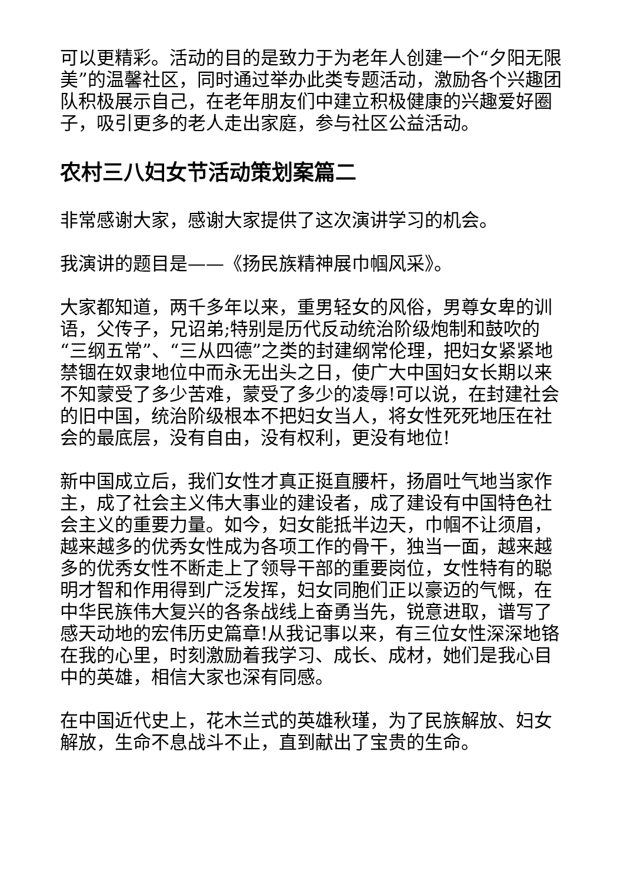可以更精彩。活动的目的是致力于为老年人创建一个“夕阳无限美”的温馨社区，同时通过举办此类专题活动，激励各个兴趣团队积极展示自己，在老年朋友们中建立积极健康的兴趣爱好圈子，吸引更多的老人走出家庭，参与社区公益活动。
农村三八妇女节活动策划案篇二
非常感谢大家，感谢大家提供了这次演讲学习的机会。
我演讲的题目是——《扬民族精神展巾帼风采》。
大家都知道，两千多年以来，重男轻女的风俗，男尊女卑的训语，父传子，兄诏弟;特别是历代反动统治阶级炮制和鼓吹的“三纲五常”、“三从四德”之类的封建纲常伦理，把妇女紧紧地禁锢在奴隶地位中而永无出头之日，使广大中国妇女长期以来不知蒙受了多少苦难，蒙受了多少的凌辱!可以说，在封建社会的旧中国，统治阶级根本不把妇女当人，将女性死死地压在社会的最底层，没有自由，没有权利，更没有地位!
新中国成立后，我们女性才真正挺直腰杆，扬眉吐气地当家作主，成了社会主义伟大事业的建设者，成了建设有中国特色社会主义的重要力量。如今，妇女能抵半边天，巾帼不让须眉，越来越多的优秀女性成为各项工作的骨干，独当一面，越来越多的优秀女性不断走上了领导干部的重要岗位，女性特有的聪明才智和作用得到广泛发挥，妇女同胞们正以豪迈的气慨，在中华民族伟大复兴的各条战线上奋勇当先，锐意进取，谱写了感天动地的宏伟历史篇章!从我记事以来，有三位女性深深地铬在我的心里，时刻激励着我学习、成长、成材，她们是我心目中的英雄，相信大家也深有同感。
在中国近代史上，花木兰式的英雄秋瑾，为了民族解放、妇女解放，生命不息战斗不止，直到献出了宝贵的生命。